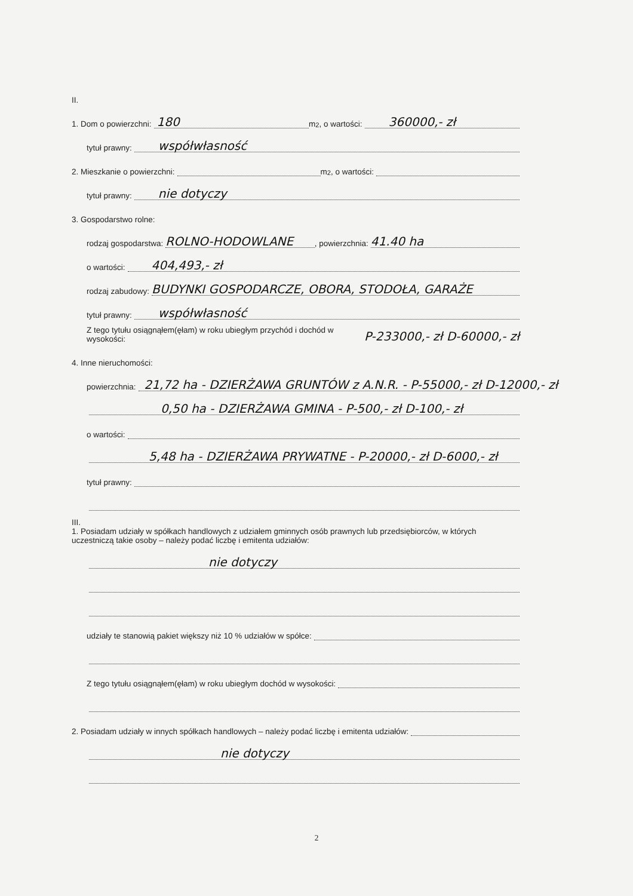II.
1. Dom o powierzchni:
180
m<sup>2</sup>, o wartości:
360000,- zł
tytuł prawny:
współwłasność
2. Mieszkanie o powierzchni: m<sup>2</sup>, o wartości:
tytuł prawny:
nie dotyczy
3. Gospodarstwo rolne:
rodzaj gospodarstwa:
ROLNO-HODOWLANE, powierzchnia:
41.40 ha
o wartości:
404,493,- zł
rodzaj zabudowy:
BUDYNKI GOSPODARCZE, OBORA, STODOŁA, GARAŻE
tytuł prawny:
współwłasność
Z tego tytułu osiągnąłem(ęłam) w roku ubiegłym przychód i dochód w wysokości: P-233000,- zł D-60000,- zł
4. Inne nieruchomości:
powierzchnia:
21,72 ha - DZIERŻAWA GRUNTÓW z A.N.R. - P-55000,- zł D-12000,- zł
0,50 ha - DZIERŻAWA GMINA - P-500,- zł D-100,- zł
o wartości:
5,48 ha - DZIERŻAWA PRYWATNE - P-20000,- zł D-6000,- zł
tytuł prawny:
III.
1. Posiadam udziały w spółkach handlowych z udziałem gminnych osób prawnych lub przedsiębiorców, w których uczestniczą takie osoby – należy podać liczbę i emitenta udziałów:
nie dotyczy
udziały te stanowią pakiet większy niż 10 % udziałów w spółce:
Z tego tytułu osiągnąłem(ęłam) w roku ubiegłym dochód w wysokości:
2. Posiadam udziały w innych spółkach handlowych – należy podać liczbę i emitenta udziałów:
nie dotyczy
2